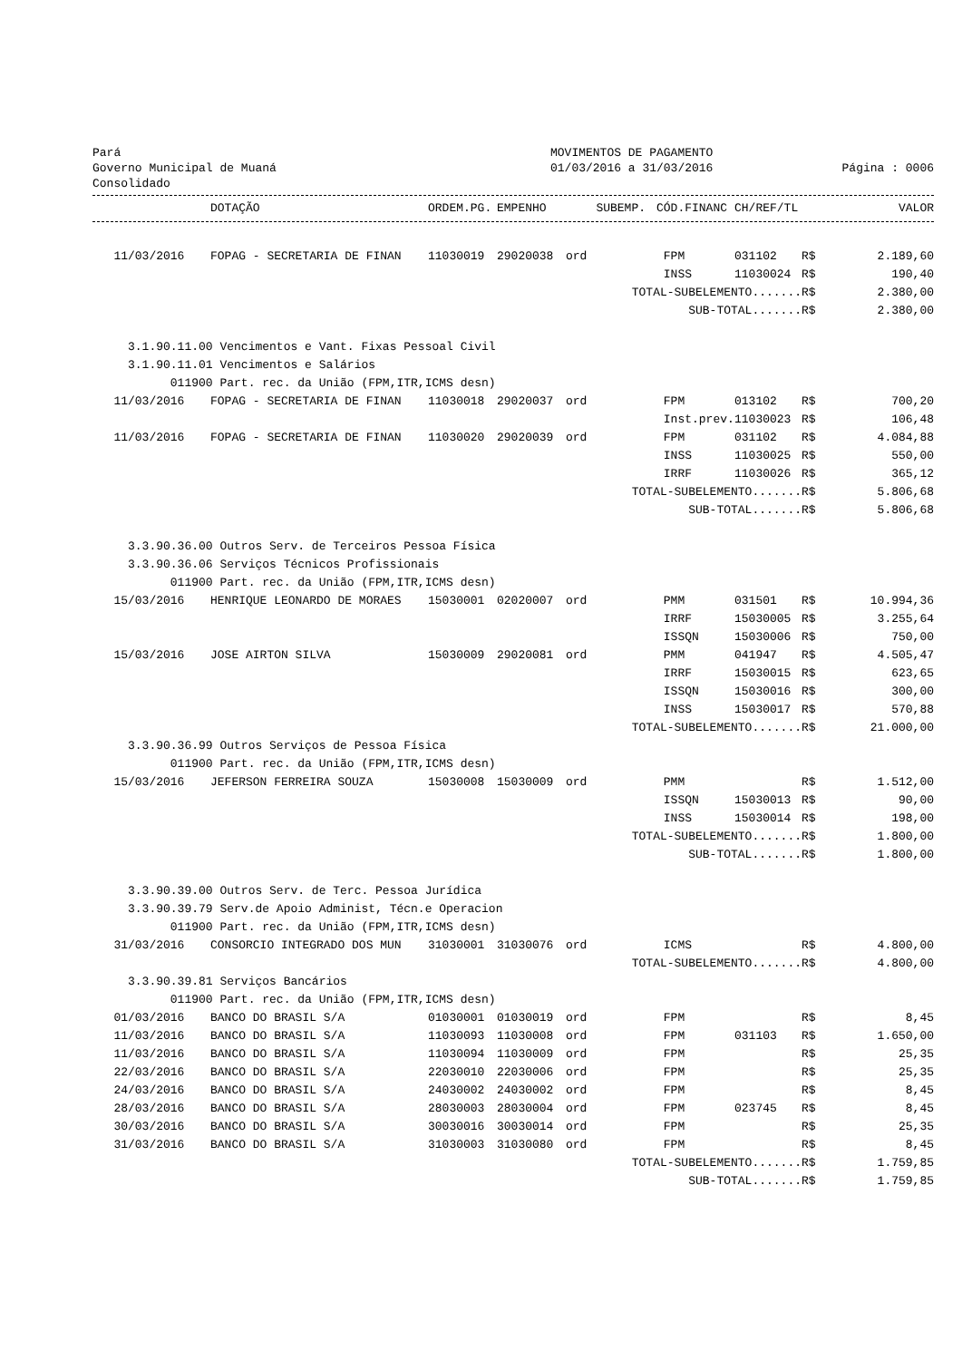Pará
Governo Municipal de Muaná
Consolidado
MOVIMENTOS DE PAGAMENTO
01/03/2016 a 31/03/2016
Página : 0006
| | DOTAÇÃO | ORDEM.PG. | EMPENHO | SUBEMP. | CÓD.FINANC | CH/REF/TL | | VALOR |
| --- | --- | --- | --- | --- | --- | --- | --- | --- |
| 11/03/2016 | FOPAG - SECRETARIA DE FINAN | 11030019 | 29020038 | ord | FPM | 031102 | R$ | 2.189,60 |
| | | | | | INSS | 11030024 | R$ | 190,40 |
| TOTAL-SUBELEMENTO....... | | | | | | | R$ | 2.380,00 |
| SUB-TOTAL....... | | | | | | | R$ | 2.380,00 |
| 3.1.90.11.00 Vencimentos e Vant. Fixas Pessoal Civil | | | | | | | | |
| 3.1.90.11.01 Vencimentos e Salários | | | | | | | | |
| 011900 Part. rec. da União (FPM,ITR,ICMS desn) | | | | | | | | |
| 11/03/2016 | FOPAG - SECRETARIA DE FINAN | 11030018 | 29020037 | ord | FPM | 013102 | R$ | 700,20 |
| | | | | | Inst.prev. | 11030023 | R$ | 106,48 |
| 11/03/2016 | FOPAG - SECRETARIA DE FINAN | 11030020 | 29020039 | ord | FPM | 031102 | R$ | 4.084,88 |
| | | | | | INSS | 11030025 | R$ | 550,00 |
| | | | | | IRRF | 11030026 | R$ | 365,12 |
| TOTAL-SUBELEMENTO....... | | | | | | | R$ | 5.806,68 |
| SUB-TOTAL....... | | | | | | | R$ | 5.806,68 |
| 3.3.90.36.00 Outros Serv. de Terceiros Pessoa Física | | | | | | | | |
| 3.3.90.36.06 Serviços Técnicos Profissionais | | | | | | | | |
| 011900 Part. rec. da União (FPM,ITR,ICMS desn) | | | | | | | | |
| 15/03/2016 | HENRIQUE LEONARDO DE MORAES | 15030001 | 02020007 | ord | PMM | 031501 | R$ | 10.994,36 |
| | | | | | IRRF | 15030005 | R$ | 3.255,64 |
| | | | | | ISSQN | 15030006 | R$ | 750,00 |
| 15/03/2016 | JOSE AIRTON SILVA | 15030009 | 29020081 | ord | PMM | 041947 | R$ | 4.505,47 |
| | | | | | IRRF | 15030015 | R$ | 623,65 |
| | | | | | ISSQN | 15030016 | R$ | 300,00 |
| | | | | | INSS | 15030017 | R$ | 570,88 |
| TOTAL-SUBELEMENTO....... | | | | | | | R$ | 21.000,00 |
| 3.3.90.36.99 Outros Serviços de Pessoa Física | | | | | | | | |
| 011900 Part. rec. da União (FPM,ITR,ICMS desn) | | | | | | | | |
| 15/03/2016 | JEFERSON FERREIRA SOUZA | 15030008 | 15030009 | ord | PMM | | R$ | 1.512,00 |
| | | | | | ISSQN | 15030013 | R$ | 90,00 |
| | | | | | INSS | 15030014 | R$ | 198,00 |
| TOTAL-SUBELEMENTO....... | | | | | | | R$ | 1.800,00 |
| SUB-TOTAL....... | | | | | | | R$ | 1.800,00 |
| 3.3.90.39.00 Outros Serv. de Terc. Pessoa Jurídica | | | | | | | | |
| 3.3.90.39.79 Serv.de Apoio Administ, Técn.e Operacion | | | | | | | | |
| 011900 Part. rec. da União (FPM,ITR,ICMS desn) | | | | | | | | |
| 31/03/2016 | CONSORCIO INTEGRADO DOS MUN | 31030001 | 31030076 | ord | ICMS | | R$ | 4.800,00 |
| TOTAL-SUBELEMENTO....... | | | | | | | R$ | 4.800,00 |
| 3.3.90.39.81 Serviços Bancários | | | | | | | | |
| 011900 Part. rec. da União (FPM,ITR,ICMS desn) | | | | | | | | |
| 01/03/2016 | BANCO DO BRASIL S/A | 01030001 | 01030019 | ord | FPM | | R$ | 8,45 |
| 11/03/2016 | BANCO DO BRASIL S/A | 11030093 | 11030008 | ord | FPM | 031103 | R$ | 1.650,00 |
| 11/03/2016 | BANCO DO BRASIL S/A | 11030094 | 11030009 | ord | FPM | | R$ | 25,35 |
| 22/03/2016 | BANCO DO BRASIL S/A | 22030010 | 22030006 | ord | FPM | | R$ | 25,35 |
| 24/03/2016 | BANCO DO BRASIL S/A | 24030002 | 24030002 | ord | FPM | | R$ | 8,45 |
| 28/03/2016 | BANCO DO BRASIL S/A | 28030003 | 28030004 | ord | FPM | 023745 | R$ | 8,45 |
| 30/03/2016 | BANCO DO BRASIL S/A | 30030016 | 30030014 | ord | FPM | | R$ | 25,35 |
| 31/03/2016 | BANCO DO BRASIL S/A | 31030003 | 31030080 | ord | FPM | | R$ | 8,45 |
| TOTAL-SUBELEMENTO....... | | | | | | | R$ | 1.759,85 |
| SUB-TOTAL....... | | | | | | | R$ | 1.759,85 |